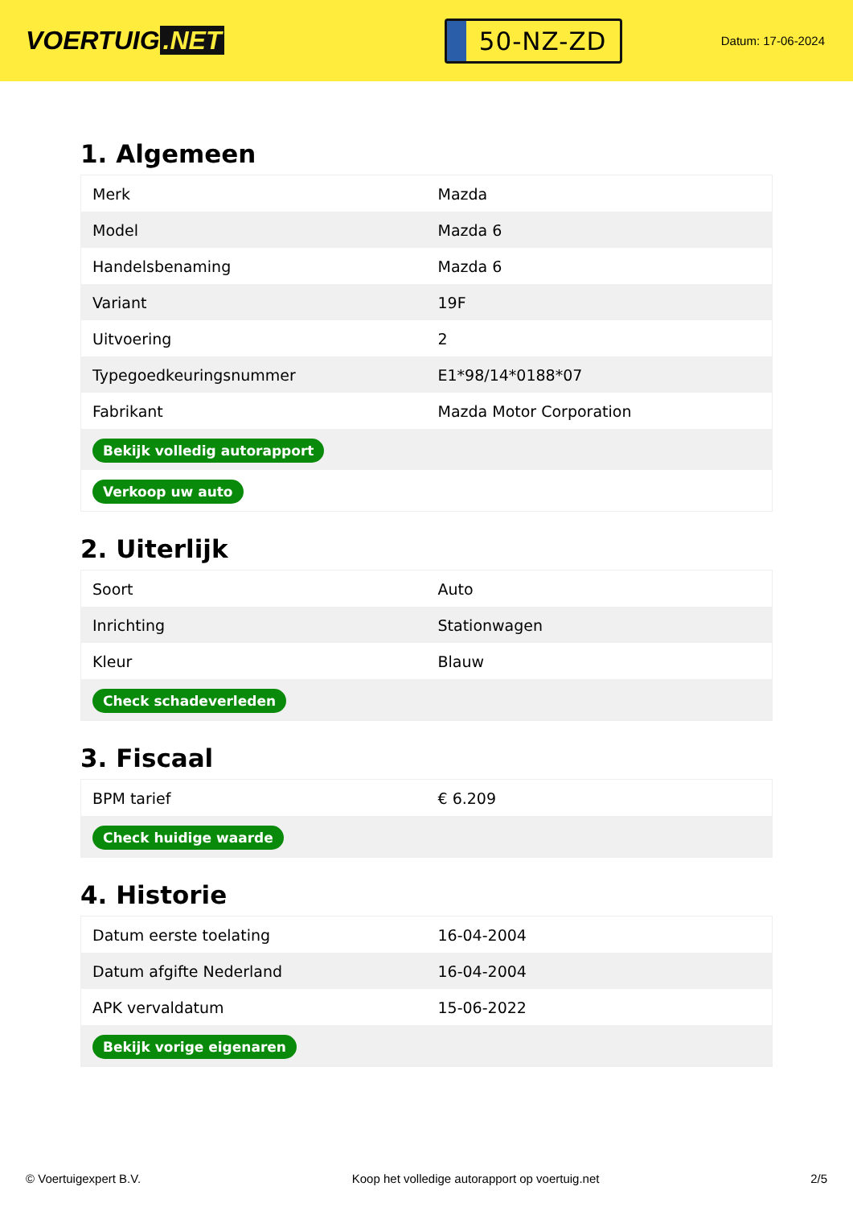VOERTUIG.NET
50-NZ-ZD
Datum: 17-06-2024
1. Algemeen
| Merk | Mazda |
| Model | Mazda 6 |
| Handelsbenaming | Mazda 6 |
| Variant | 19F |
| Uitvoering | 2 |
| Typegoedkeuringsnummer | E1*98/14*0188*07 |
| Fabrikant | Mazda Motor Corporation |
| Bekijk volledig autorapport | |
| Verkoop uw auto | |
2. Uiterlijk
| Soort | Auto |
| Inrichting | Stationwagen |
| Kleur | Blauw |
| Check schadeverleden | |
3. Fiscaal
| BPM tarief | € 6.209 |
| Check huidige waarde | |
4. Historie
| Datum eerste toelating | 16-04-2004 |
| Datum afgifte Nederland | 16-04-2004 |
| APK vervaldatum | 15-06-2022 |
| Bekijk vorige eigenaren | |
© Voertuigexpert B.V. Koop het volledige autorapport op voertuig.net 2/5